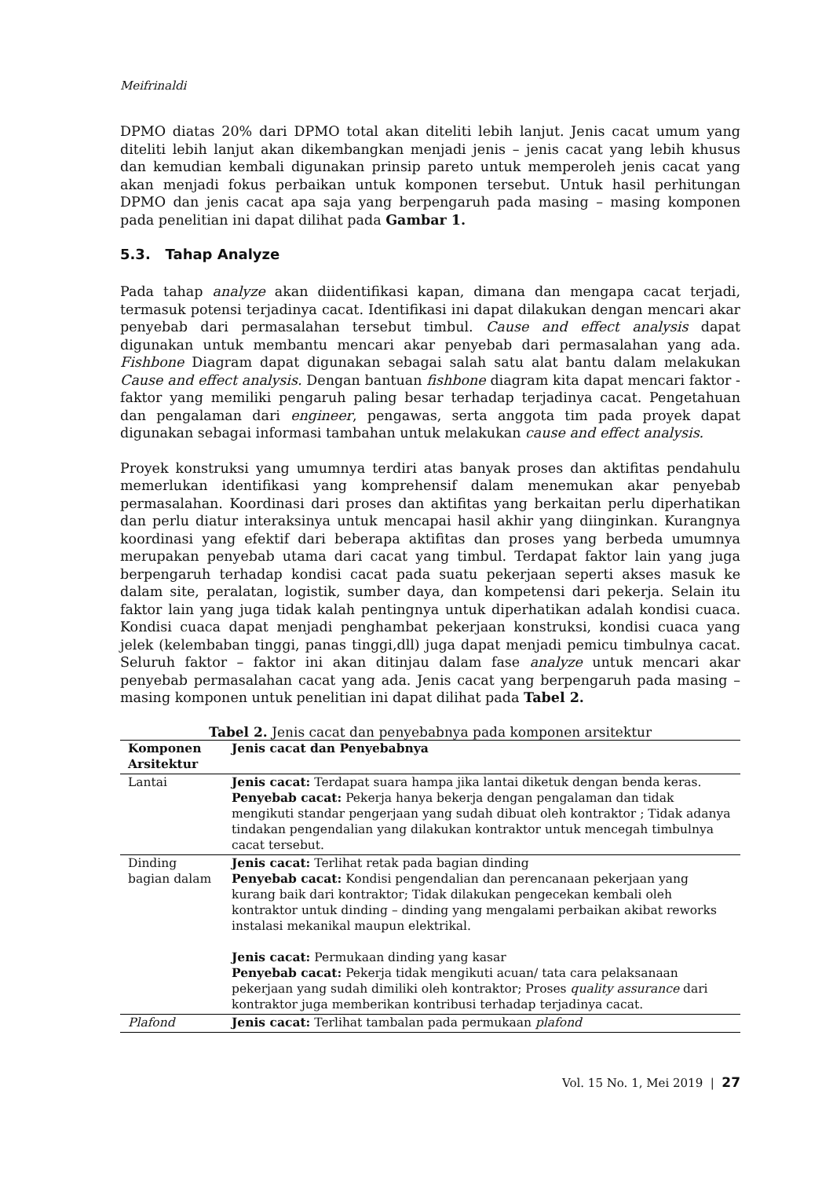Meifrinaldi
DPMO diatas 20% dari DPMO total akan diteliti lebih lanjut. Jenis cacat umum yang diteliti lebih lanjut akan dikembangkan menjadi jenis – jenis cacat yang lebih khusus dan kemudian kembali digunakan prinsip pareto untuk memperoleh jenis cacat yang akan menjadi fokus perbaikan untuk komponen tersebut. Untuk hasil perhitungan DPMO dan jenis cacat apa saja yang berpengaruh pada masing – masing komponen pada penelitian ini dapat dilihat pada Gambar 1.
5.3. Tahap Analyze
Pada tahap analyze akan diidentifikasi kapan, dimana dan mengapa cacat terjadi, termasuk potensi terjadinya cacat. Identifikasi ini dapat dilakukan dengan mencari akar penyebab dari permasalahan tersebut timbul. Cause and effect analysis dapat digunakan untuk membantu mencari akar penyebab dari permasalahan yang ada. Fishbone Diagram dapat digunakan sebagai salah satu alat bantu dalam melakukan Cause and effect analysis. Dengan bantuan fishbone diagram kita dapat mencari faktor - faktor yang memiliki pengaruh paling besar terhadap terjadinya cacat. Pengetahuan dan pengalaman dari engineer, pengawas, serta anggota tim pada proyek dapat digunakan sebagai informasi tambahan untuk melakukan cause and effect analysis.
Proyek konstruksi yang umumnya terdiri atas banyak proses dan aktifitas pendahulu memerlukan identifikasi yang komprehensif dalam menemukan akar penyebab permasalahan. Koordinasi dari proses dan aktifitas yang berkaitan perlu diperhatikan dan perlu diatur interaksinya untuk mencapai hasil akhir yang diinginkan. Kurangnya koordinasi yang efektif dari beberapa aktifitas dan proses yang berbeda umumnya merupakan penyebab utama dari cacat yang timbul. Terdapat faktor lain yang juga berpengaruh terhadap kondisi cacat pada suatu pekerjaan seperti akses masuk ke dalam site, peralatan, logistik, sumber daya, dan kompetensi dari pekerja. Selain itu faktor lain yang juga tidak kalah pentingnya untuk diperhatikan adalah kondisi cuaca. Kondisi cuaca dapat menjadi penghambat pekerjaan konstruksi, kondisi cuaca yang jelek (kelembaban tinggi, panas tinggi,dll) juga dapat menjadi pemicu timbulnya cacat. Seluruh faktor – faktor ini akan ditinjau dalam fase analyze untuk mencari akar penyebab permasalahan cacat yang ada. Jenis cacat yang berpengaruh pada masing – masing komponen untuk penelitian ini dapat dilihat pada Tabel 2.
Tabel 2. Jenis cacat dan penyebabnya pada komponen arsitektur
| Komponen Arsitektur | Jenis cacat dan Penyebabnya |
| --- | --- |
| Lantai | Jenis cacat: Terdapat suara hampa jika lantai diketuk dengan benda keras. Penyebab cacat: Pekerja hanya bekerja dengan pengalaman dan tidak mengikuti standar pengerjaan yang sudah dibuat oleh kontraktor ; Tidak adanya tindakan pengendalian yang dilakukan kontraktor untuk mencegah timbulnya cacat tersebut. |
| Dinding bagian dalam | Jenis cacat: Terlihat retak pada bagian dinding Penyebab cacat: Kondisi pengendalian dan perencanaan pekerjaan yang kurang baik dari kontraktor; Tidak dilakukan pengecekan kembali oleh kontraktor untuk dinding – dinding yang mengalami perbaikan akibat reworks instalasi mekanikal maupun elektrikal. Jenis cacat: Permukaan dinding yang kasar Penyebab cacat: Pekerja tidak mengikuti acuan/ tata cara pelaksanaan pekerjaan yang sudah dimiliki oleh kontraktor; Proses quality assurance dari kontraktor juga memberikan kontribusi terhadap terjadinya cacat. |
| Plafond | Jenis cacat: Terlihat tambalan pada permukaan plafond |
Vol. 15 No. 1, Mei 2019 | 27